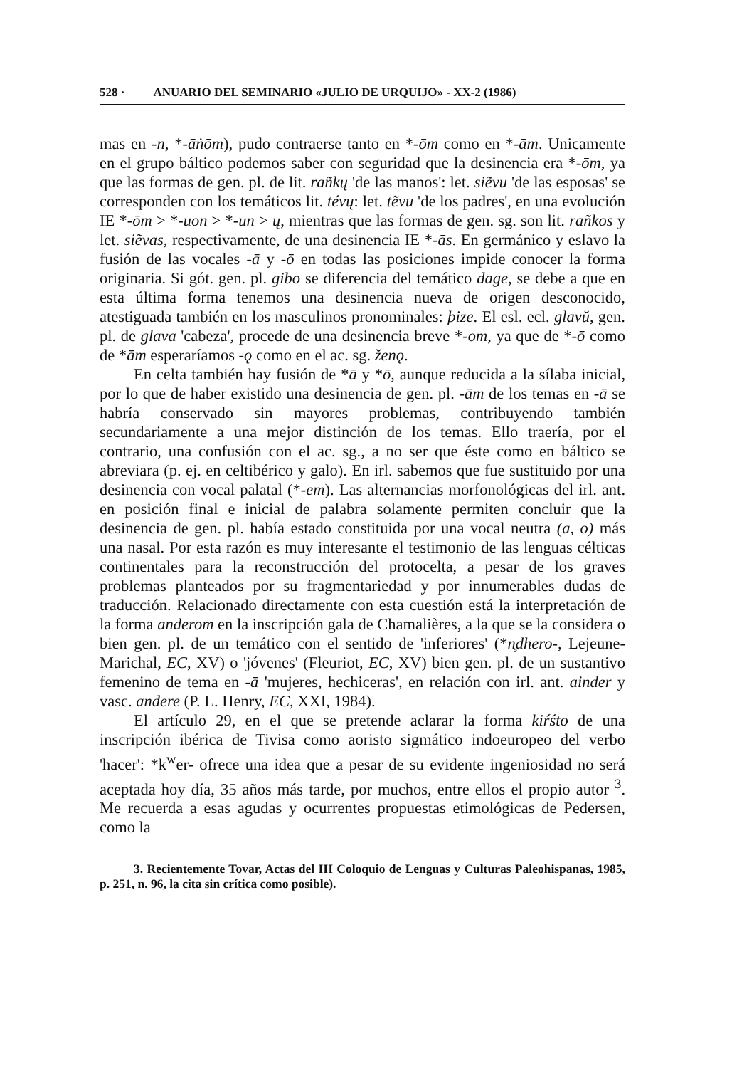528 · ANUARIO DEL SEMINARIO «JULIO DE URQUIJO» - XX-2 (1986)
mas en -n, *-āṅōm), pudo contraerse tanto en *-ōm como en *-ām. Unicamente en el grupo báltico podemos saber con seguridad que la desinencia era *-ōm, ya que las formas de gen. pl. de lit. rañkų 'de las manos': let. siẽvu 'de las esposas' se corresponden con los temáticos lit. tévų: let. tẽvu 'de los padres', en una evolución IE *-ōm > *-uon > *-un > ų, mientras que las formas de gen. sg. son lit. rañkos y let. siẽvas, respectivamente, de una desinencia IE *-ās. En germánico y eslavo la fusión de las vocales -ā y -ō en todas las posiciones impide conocer la forma originaria. Si gót. gen. pl. gibo se diferencia del temático dage, se debe a que en esta última forma tenemos una desinencia nueva de origen desconocido, atestiguada también en los masculinos pronominales: þize. El esl. ecl. glavŭ, gen. pl. de glava 'cabeza', procede de una desinencia breve *-om, ya que de *-ō como de *ām esperaríamos -ǫ como en el ac. sg. ženǫ.
En celta también hay fusión de *ā y *ō, aunque reducida a la sílaba inicial, por lo que de haber existido una desinencia de gen. pl. -ām de los temas en -ā se habría conservado sin mayores problemas, contribuyendo también secundariamente a una mejor distinción de los temas. Ello traería, por el contrario, una confusión con el ac. sg., a no ser que éste como en báltico se abreviara (p. ej. en celtibérico y galo). En irl. sabemos que fue sustituido por una desinencia con vocal palatal (*-em). Las alternancias morfonológicas del irl. ant. en posición final e inicial de palabra solamente permiten concluir que la desinencia de gen. pl. había estado constituida por una vocal neutra (a, o) más una nasal. Por esta razón es muy interesante el testimonio de las lenguas célticas continentales para la reconstrucción del protocelta, a pesar de los graves problemas planteados por su fragmentariedad y por innumerables dudas de traducción. Relacionado directamente con esta cuestión está la interpretación de la forma anderom en la inscripción gala de Chamalières, a la que se la considera o bien gen. pl. de un temático con el sentido de 'inferiores' (*n̥dhero-, Lejeune-Marichal, EC, XV) o 'jóvenes' (Fleuriot, EC, XV) bien gen. pl. de un sustantivo femenino de tema en -ā 'mujeres, hechiceras', en relación con irl. ant. ainder y vasc. andere (P. L. Henry, EC, XXI, 1984).
El artículo 29, en el que se pretende aclarar la forma kiŕśto de una inscripción ibérica de Tivisa como aoristo sigmático indoeuropeo del verbo 'hacer': *k<sup>w</sup>er- ofrece una idea que a pesar de su evidente ingeniosidad no será aceptada hoy día, 35 años más tarde, por muchos, entre ellos el propio autor <sup>3</sup>. Me recuerda a esas agudas y ocurrentes propuestas etimológicas de Pedersen, como la
3. Recientemente Tovar, Actas del III Coloquio de Lenguas y Culturas Paleohispanas, 1985, p. 251, n. 96, la cita sin crítica como posible).